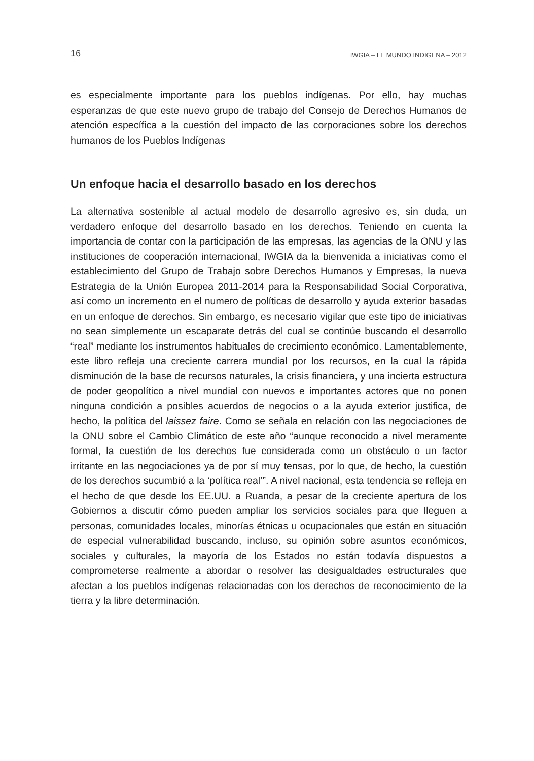16 IWGIA – EL MUNDO INDIGENA – 2012
es especialmente importante para los pueblos indígenas. Por ello, hay muchas esperanzas de que este nuevo grupo de trabajo del Consejo de Derechos Humanos de atención específica a la cuestión del impacto de las corporaciones sobre los derechos humanos de los Pueblos Indígenas
Un enfoque hacia el desarrollo basado en los derechos
La alternativa sostenible al actual modelo de desarrollo agresivo es, sin duda, un verdadero enfoque del desarrollo basado en los derechos. Teniendo en cuenta la importancia de contar con la participación de las empresas, las agencias de la ONU y las instituciones de cooperación internacional, IWGIA da la bienvenida a iniciativas como el establecimiento del Grupo de Trabajo sobre Derechos Humanos y Empresas, la nueva Estrategia de la Unión Europea 2011-2014 para la Responsabilidad Social Corporativa, así como un incremento en el numero de políticas de desarrollo y ayuda exterior basadas en un enfoque de derechos. Sin embargo, es necesario vigilar que este tipo de iniciativas no sean simplemente un escaparate detrás del cual se continúe buscando el desarrollo “real” mediante los instrumentos habituales de crecimiento económico. Lamentablemente, este libro refleja una creciente carrera mundial por los recursos, en la cual la rápida disminución de la base de recursos naturales, la crisis financiera, y una incierta estructura de poder geopolítico a nivel mundial con nuevos e importantes actores que no ponen ninguna condición a posibles acuerdos de negocios o a la ayuda exterior justifica, de hecho, la política del laissez faire. Como se señala en relación con las negociaciones de la ONU sobre el Cambio Climático de este año “aunque reconocido a nivel meramente formal, la cuestión de los derechos fue considerada como un obstáculo o un factor irritante en las negociaciones ya de por sí muy tensas, por lo que, de hecho, la cuestión de los derechos sucumbió a la ‘política real’”. A nivel nacional, esta tendencia se refleja en el hecho de que desde los EE.UU. a Ruanda, a pesar de la creciente apertura de los Gobiernos a discutir cómo pueden ampliar los servicios sociales para que lleguen a personas, comunidades locales, minorías étnicas u ocupacionales que están en situación de especial vulnerabilidad buscando, incluso, su opinión sobre asuntos económicos, sociales y culturales, la mayoría de los Estados no están todavía dispuestos a comprometerse realmente a abordar o resolver las desigualdades estructurales que afectan a los pueblos indígenas relacionadas con los derechos de reconocimiento de la tierra y la libre determinación.